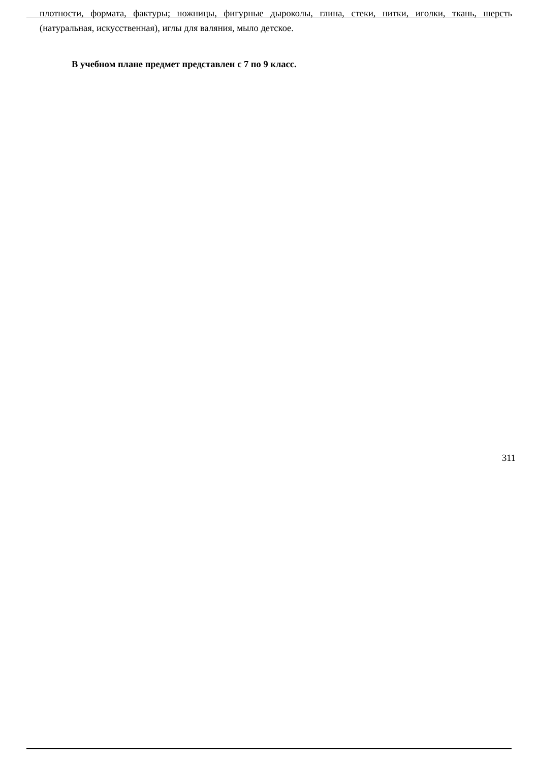плотности, формата, фактуры; ножницы, фигурные дыроколы, глина, стеки, нитки, иголки, ткань, шерсть (натуральная, искусственная), иглы для валяния, мыло детское.
В учебном плане предмет представлен с 7 по 9 класс.
311